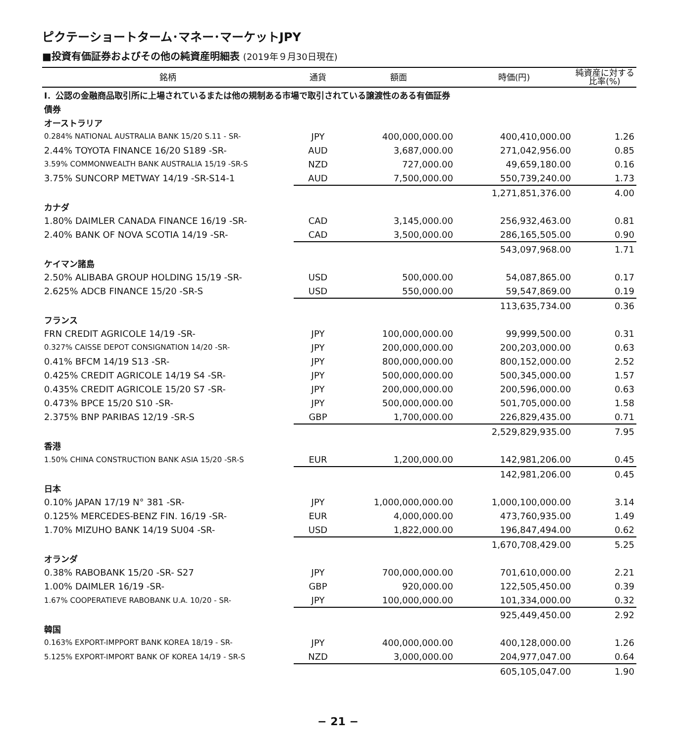ピクテーショートターム･マネー･マーケットJPY
■投資有価証券およびその他の純資産明細表 (2019年９月30日現在)
| 銘柄 | 通貨 | 額面 | 時価(円) | 純資産に対する 比率(%) |
| --- | --- | --- | --- | --- |
| Ⅰ．公認の金融商品取引所に上場されているまたは他の規制ある市場で取引されている譲渡性のある有価証券 | | | | |
| 債券 | | | | |
| オーストラリア | | | | |
| 0.284% NATIONAL AUSTRALIA BANK 15/20 S.11 - SR- | JPY | 400,000,000.00 | 400,410,000.00 | 1.26 |
| 2.44% TOYOTA FINANCE 16/20 S189 -SR- | AUD | 3,687,000.00 | 271,042,956.00 | 0.85 |
| 3.59% COMMONWEALTH BANK AUSTRALIA 15/19 -SR-S | NZD | 727,000.00 | 49,659,180.00 | 0.16 |
| 3.75% SUNCORP METWAY 14/19 -SR-S14-1 | AUD | 7,500,000.00 | 550,739,240.00 | 1.73 |
| | | | 1,271,851,376.00 | 4.00 |
| カナダ | | | | |
| 1.80% DAIMLER CANADA FINANCE 16/19 -SR- | CAD | 3,145,000.00 | 256,932,463.00 | 0.81 |
| 2.40% BANK OF NOVA SCOTIA 14/19 -SR- | CAD | 3,500,000.00 | 286,165,505.00 | 0.90 |
| | | | 543,097,968.00 | 1.71 |
| ケイマン諸島 | | | | |
| 2.50% ALIBABA GROUP HOLDING 15/19 -SR- | USD | 500,000.00 | 54,087,865.00 | 0.17 |
| 2.625% ADCB FINANCE 15/20 -SR-S | USD | 550,000.00 | 59,547,869.00 | 0.19 |
| | | | 113,635,734.00 | 0.36 |
| フランス | | | | |
| FRN CREDIT AGRICOLE 14/19 -SR- | JPY | 100,000,000.00 | 99,999,500.00 | 0.31 |
| 0.327% CAISSE DEPOT CONSIGNATION 14/20 -SR- | JPY | 200,000,000.00 | 200,203,000.00 | 0.63 |
| 0.41% BFCM 14/19 S13 -SR- | JPY | 800,000,000.00 | 800,152,000.00 | 2.52 |
| 0.425% CREDIT AGRICOLE 14/19 S4 -SR- | JPY | 500,000,000.00 | 500,345,000.00 | 1.57 |
| 0.435% CREDIT AGRICOLE 15/20 S7 -SR- | JPY | 200,000,000.00 | 200,596,000.00 | 0.63 |
| 0.473% BPCE 15/20 S10 -SR- | JPY | 500,000,000.00 | 501,705,000.00 | 1.58 |
| 2.375% BNP PARIBAS 12/19 -SR-S | GBP | 1,700,000.00 | 226,829,435.00 | 0.71 |
| | | | 2,529,829,935.00 | 7.95 |
| 香港 | | | | |
| 1.50% CHINA CONSTRUCTION BANK ASIA 15/20 -SR-S | EUR | 1,200,000.00 | 142,981,206.00 | 0.45 |
| | | | 142,981,206.00 | 0.45 |
| 日本 | | | | |
| 0.10% JAPAN 17/19 N° 381 -SR- | JPY | 1,000,000,000.00 | 1,000,100,000.00 | 3.14 |
| 0.125% MERCEDES-BENZ FIN. 16/19 -SR- | EUR | 4,000,000.00 | 473,760,935.00 | 1.49 |
| 1.70% MIZUHO BANK 14/19 SU04 -SR- | USD | 1,822,000.00 | 196,847,494.00 | 0.62 |
| | | | 1,670,708,429.00 | 5.25 |
| オランダ | | | | |
| 0.38% RABOBANK 15/20 -SR- S27 | JPY | 700,000,000.00 | 701,610,000.00 | 2.21 |
| 1.00% DAIMLER 16/19 -SR- | GBP | 920,000.00 | 122,505,450.00 | 0.39 |
| 1.67% COOPERATIEVE RABOBANK U.A. 10/20 - SR- | JPY | 100,000,000.00 | 101,334,000.00 | 0.32 |
| | | | 925,449,450.00 | 2.92 |
| 韓国 | | | | |
| 0.163% EXPORT-IMPPORT BANK KOREA 18/19 - SR- | JPY | 400,000,000.00 | 400,128,000.00 | 1.26 |
| 5.125% EXPORT-IMPORT BANK OF KOREA 14/19 - SR-S | NZD | 3,000,000.00 | 204,977,047.00 | 0.64 |
| | | | 605,105,047.00 | 1.90 |
− 21 −